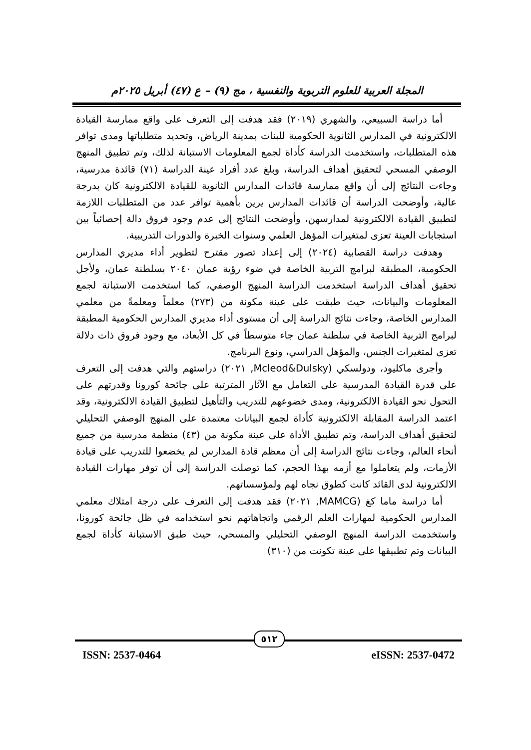المجلة العربية للعلوم التربوية والنفسية ، مج (٩) – ع (٤٧) أبريل ٢٠٢٥م
أما دراسة السبيعي، والشهري (٢٠١٩) فقد هدفت إلى التعرف على واقع ممارسة القيادة الالكترونية في المدارس الثانوية الحكومية للبنات بمدينة الرياض، وتحديد متطلباتها ومدى توافر هذه المتطلبات، واستخدمت الدراسة كأداة لجمع المعلومات الاستبانة لذلك، وتم تطبيق المنهج الوصفي المسحي لتحقيق أهداف الدراسة، وبلغ عدد أفراد عينة الدراسة (٧١) قائدة مدرسية، وجاءت النتائج إلى أن واقع ممارسة قائدات المدارس الثانوية للقيادة الالكترونية كان بدرجة عالية، وأوضحت الدراسة أن قائدات المدارس يرين بأهمية توافر عدد من المتطلبات اللازمة لتطبيق القيادة الالكترونية لمدارسهن، وأوضحت النتائج إلى عدم وجود فروق دالة إحصائياً بين استجابات العينة تعزى لمتغيرات المؤهل العلمي وسنوات الخبرة والدورات التدريبية.
وهدفت دراسة القصابية (٢٠٢٤) إلى إعداد تصور مقترح لتطوير أداء مديري المدارس الحكومية، المطبقة لبرامج التربية الخاصة في ضوء رؤية عمان ٢٠٤٠ بسلطنة عمان، ولأجل تحقيق أهداف الدراسة استخدمت الدراسة المنهج الوصفي، كما استخدمت الاستبانة لجمع المعلومات والبيانات، حيث طبقت على عينة مكونة من (٢٧٣) معلماً ومعلمةً من معلمي المدارس الخاصة، وجاءت نتائج الدراسة إلى أن مستوى أداء مديري المدارس الحكومية المطبقة لبرامج التربية الخاصة في سلطنة عمان جاء متوسطاً في كل الأبعاد، مع وجود فروق ذات دلالة تعزى لمتغيرات الجنس، والمؤهل الدراسي، ونوع البرنامج.
وأجرى ماكليود، ودولسكي (Mcleod&Dulsky, ٢٠٢١) دراستهم والتي هدفت إلى التعرف على قدرة القيادة المدرسية على التعامل مع الآثار المترتبة على جائحة كورونا وقدرتهم على التحول نحو القيادة الالكترونية، ومدى خضوعهم للتدريب والتأهيل لتطبيق القيادة الالكترونية، وقد اعتمد الدراسة المقابلة الالكترونية كأداة لجمع البيانات معتمدة على المنهج الوصفي التحليلي لتحقيق أهداف الدراسة، وتم تطبيق الأداة على عينة مكونة من (٤٣) منظمة مدرسية من جميع أنحاء العالم، وجاءت نتائج الدراسة إلى أن معظم قادة المدارس لم يخضعوا للتدريب على قيادة الأزمات، ولم يتعاملوا مع أزمه بهذا الحجم، كما توصلت الدراسة إلى أن توفر مهارات القيادة الالكترونية لدى القائد كانت كطوق نجاه لهم ولمؤسساتهم.
أما دراسة ماما كغ (MAMCG, ٢٠٢١) فقد هدفت إلى التعرف على درجة امتلاك معلمي المدارس الحكومية لمهارات العلم الرقمي واتجاهاتهم نحو استخدامه في ظل جائحة كورونا، واستخدمت الدراسة المنهج الوصفي التحليلي والمسحي، حيث طبق الاستبانة كأداة لجمع البيانات وتم تطبيقها على عينة تكونت من (٣١٠)
٥١٢
ISSN: 2537-0464 eISSN: 2537-0472